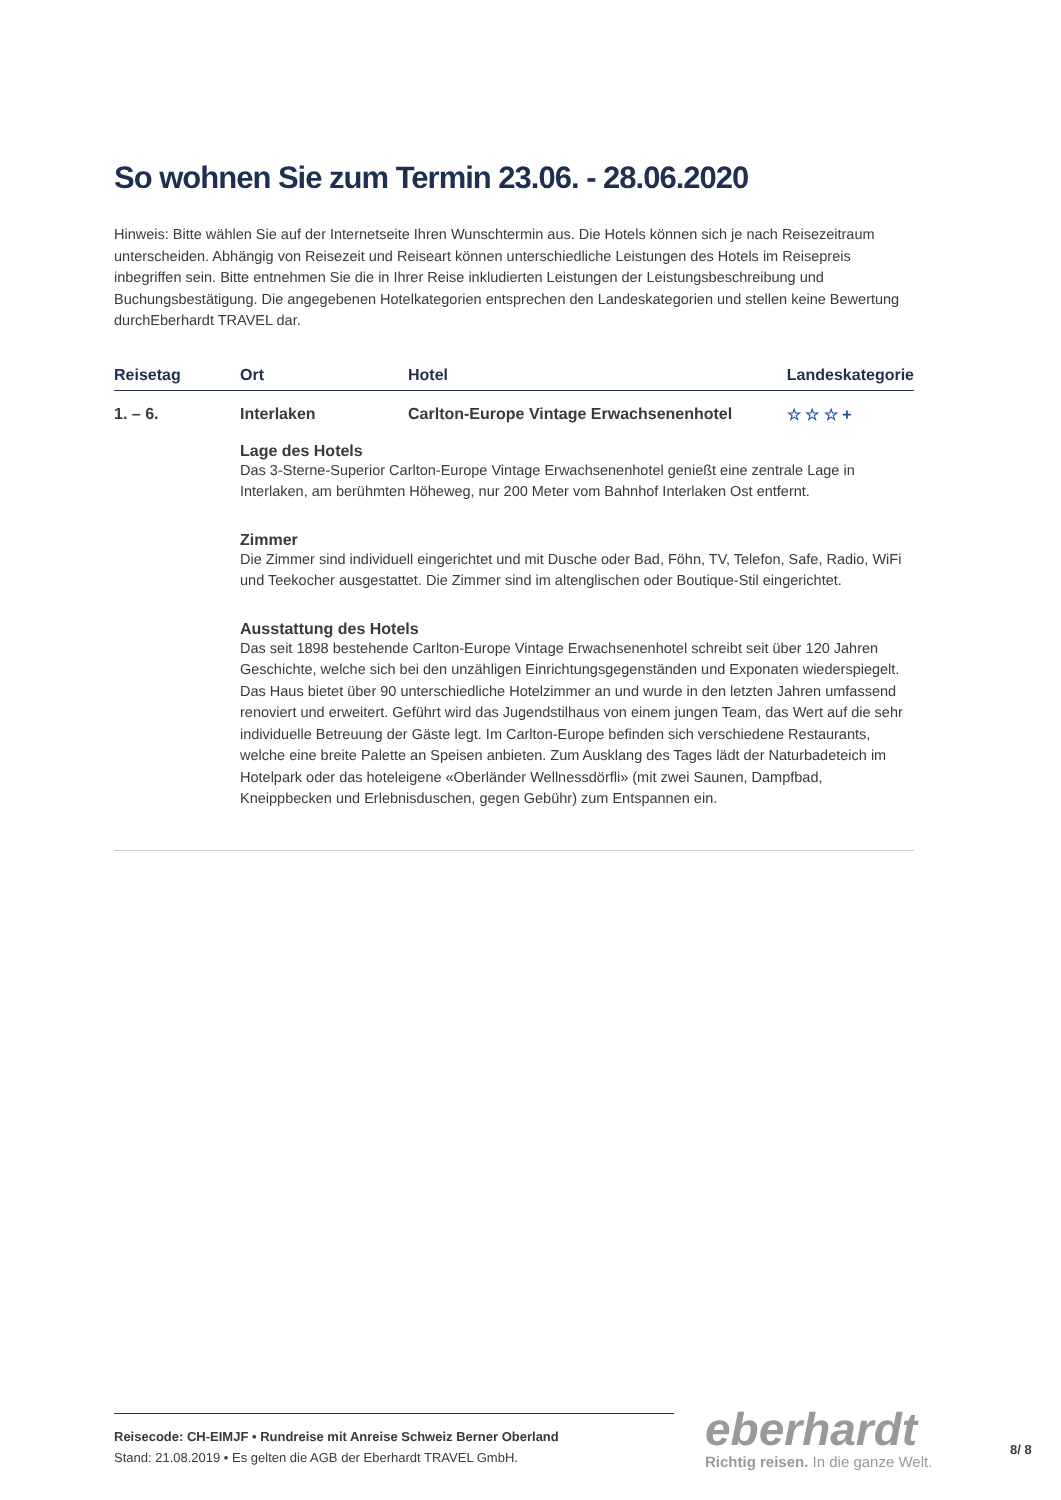So wohnen Sie zum Termin 23.06. - 28.06.2020
Hinweis: Bitte wählen Sie auf der Internetseite Ihren Wunschtermin aus. Die Hotels können sich je nach Reisezeitraum unterscheiden. Abhängig von Reisezeit und Reiseart können unterschiedliche Leistungen des Hotels im Reisepreis inbegriffen sein. Bitte entnehmen Sie die in Ihrer Reise inkludierten Leistungen der Leistungsbeschreibung und Buchungsbestätigung. Die angegebenen Hotelkategorien entsprechen den Landeskategorien und stellen keine Bewertung durchEberhardt TRAVEL dar.
| Reisetag | Ort | Hotel | Landeskategorie |
| --- | --- | --- | --- |
| 1. – 6. | Interlaken | Carlton-Europe Vintage Erwachsenenhotel | ☆ ☆ ☆ + |
Lage des Hotels
Das 3-Sterne-Superior Carlton-Europe Vintage Erwachsenenhotel genießt eine zentrale Lage in Interlaken, am berühmten Höheweg, nur 200 Meter vom Bahnhof Interlaken Ost entfernt.
Zimmer
Die Zimmer sind individuell eingerichtet und mit Dusche oder Bad, Föhn, TV, Telefon, Safe, Radio, WiFi und Teekocher ausgestattet. Die Zimmer sind im altenglischen oder Boutique-Stil eingerichtet.
Ausstattung des Hotels
Das seit 1898 bestehende Carlton-Europe Vintage Erwachsenenhotel schreibt seit über 120 Jahren Geschichte, welche sich bei den unzähligen Einrichtungsgegenständen und Exponaten wiederspiegelt. Das Haus bietet über 90 unterschiedliche Hotelzimmer an und wurde in den letzten Jahren umfassend renoviert und erweitert. Geführt wird das Jugendstilhaus von einem jungen Team, das Wert auf die sehr individuelle Betreuung der Gäste legt. Im Carlton-Europe befinden sich verschiedene Restaurants, welche eine breite Palette an Speisen anbieten. Zum Ausklang des Tages lädt der Naturbadeteich im Hotelpark oder das hoteleigene «Oberländer Wellnessdörfli» (mit zwei Saunen, Dampfbad, Kneippbecken und Erlebnisduschen, gegen Gebühr) zum Entspannen ein.
Reisecode: CH-EIMJF • Rundreise mit Anreise Schweiz Berner Oberland
Stand: 21.08.2019 • Es gelten die AGB der Eberhardt TRAVEL GmbH.
eberhardt
Richtig reisen. In die ganze Welt.
8/ 8